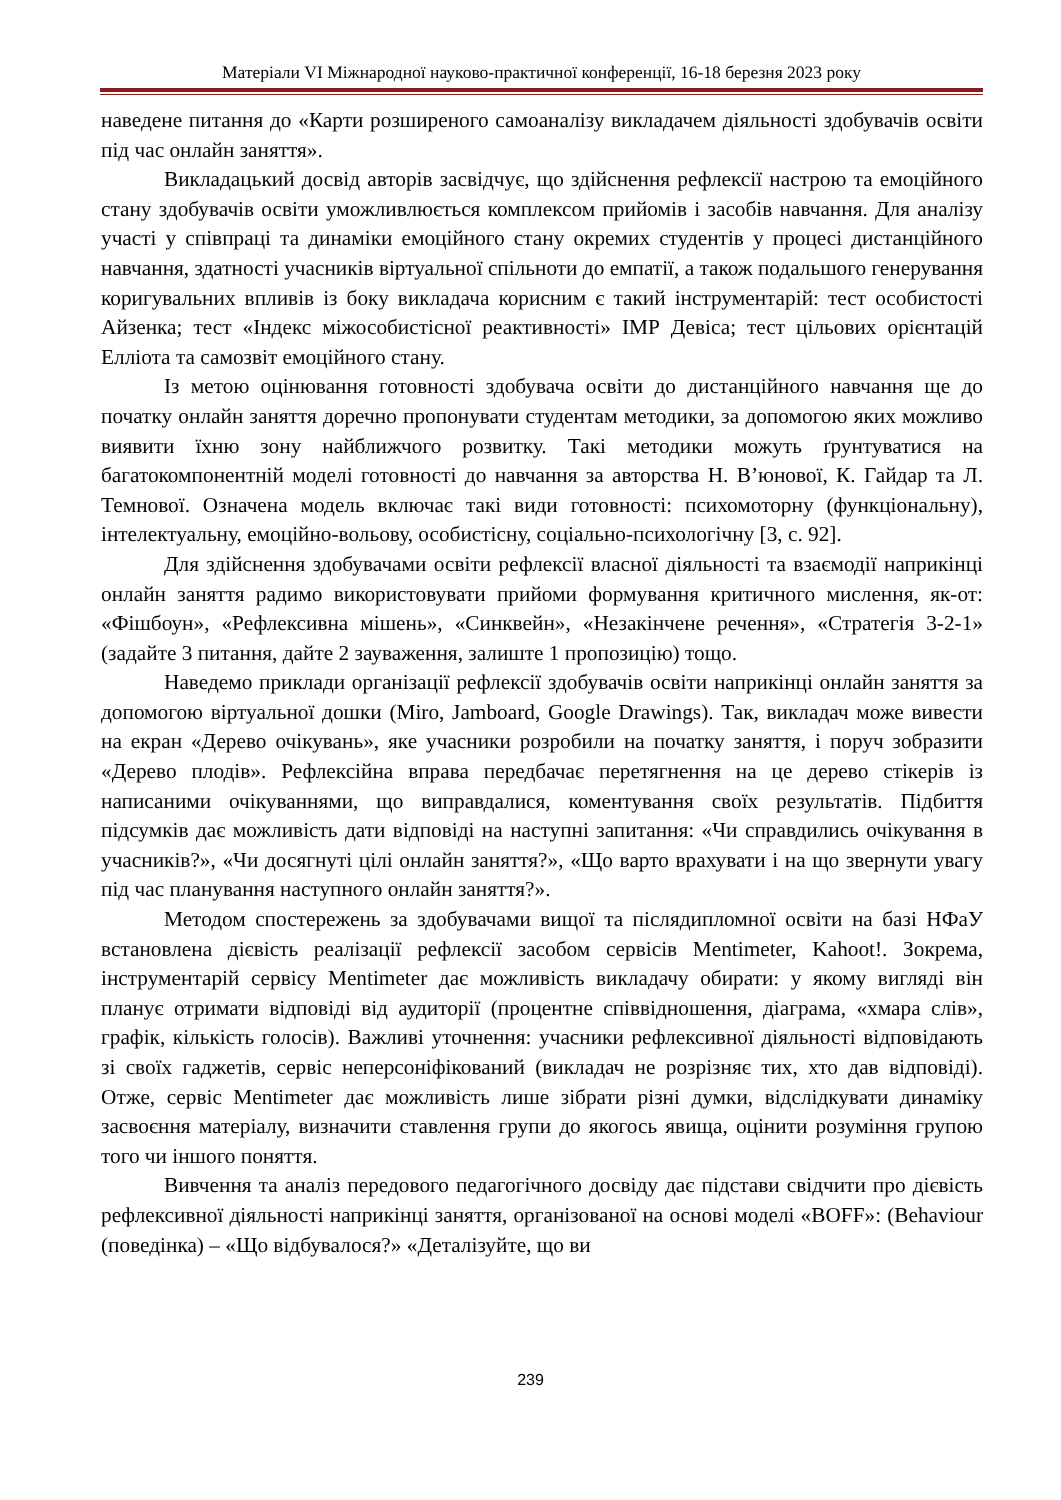Матеріали VI Міжнародної науково-практичної конференції, 16-18 березня 2023 року
наведене питання до «Карти розширеного самоаналізу викладачем діяльності здобувачів освіти під час онлайн заняття».
Викладацький досвід авторів засвідчує, що здійснення рефлексії настрою та емоційного стану здобувачів освіти уможливлюється комплексом прийомів і засобів навчання. Для аналізу участі у співпраці та динаміки емоційного стану окремих студентів у процесі дистанційного навчання, здатності учасників віртуальної спільноти до емпатії, а також подальшого генерування коригувальних впливів із боку викладача корисним є такий інструментарій: тест особистості Айзенка; тест «Індекс міжособистісної реактивності» ІМР Девіса; тест цільових орієнтацій Елліота та самозвіт емоційного стану.
Із метою оцінювання готовності здобувача освіти до дистанційного навчання ще до початку онлайн заняття доречно пропонувати студентам методики, за допомогою яких можливо виявити їхню зону найближчого розвитку. Такі методики можуть ґрунтуватися на багатокомпонентній моделі готовності до навчання за авторства Н. В’юнової, К. Гайдар та Л. Темнової. Означена модель включає такі види готовності: психомоторну (функціональну), інтелектуальну, емоційно-вольову, особистісну, соціально-психологічну [3, с. 92].
Для здійснення здобувачами освіти рефлексії власної діяльності та взаємодії наприкінці онлайн заняття радимо використовувати прийоми формування критичного мислення, як-от: «Фішбоун», «Рефлексивна мішень», «Синквейн», «Незакінчене речення», «Стратегія 3-2-1» (задайте 3 питання, дайте 2 зауваження, залиште 1 пропозицію) тощо.
Наведемо приклади організації рефлексії здобувачів освіти наприкінці онлайн заняття за допомогою віртуальної дошки (Miro, Jamboard, Google Drawings). Так, викладач може вивести на екран «Дерево очікувань», яке учасники розробили на початку заняття, і поруч зобразити «Дерево плодів». Рефлексійна вправа передбачає перетягнення на це дерево стікерів із написаними очікуваннями, що виправдалися, коментування своїх результатів. Підбиття підсумків дає можливість дати відповіді на наступні запитання: «Чи справдились очікування в учасників?», «Чи досягнуті цілі онлайн заняття?», «Що варто врахувати і на що звернути увагу під час планування наступного онлайн заняття?».
Методом спостережень за здобувачами вищої та післядипломної освіти на базі НФаУ встановлена дієвість реалізації рефлексії засобом сервісів Mentimeter, Kahoot!. Зокрема, інструментарій сервісу Mentimeter дає можливість викладачу обирати: у якому вигляді він планує отримати відповіді від аудиторії (процентне співвідношення, діаграма, «хмара слів», графік, кількість голосів). Важливі уточнення: учасники рефлексивної діяльності відповідають зі своїх гаджетів, сервіс неперсоніфікований (викладач не розрізняє тих, хто дав відповіді). Отже, сервіс Mentimeter дає можливість лише зібрати різні думки, відслідкувати динаміку засвоєння матеріалу, визначити ставлення групи до якогось явища, оцінити розуміння групою того чи іншого поняття.
Вивчення та аналіз передового педагогічного досвіду дає підстави свідчити про дієвість рефлексивної діяльності наприкінці заняття, організованої на основі моделі «BOFF»: (Behaviour (поведінка) – «Що відбувалося?» «Деталізуйте, що ви
239